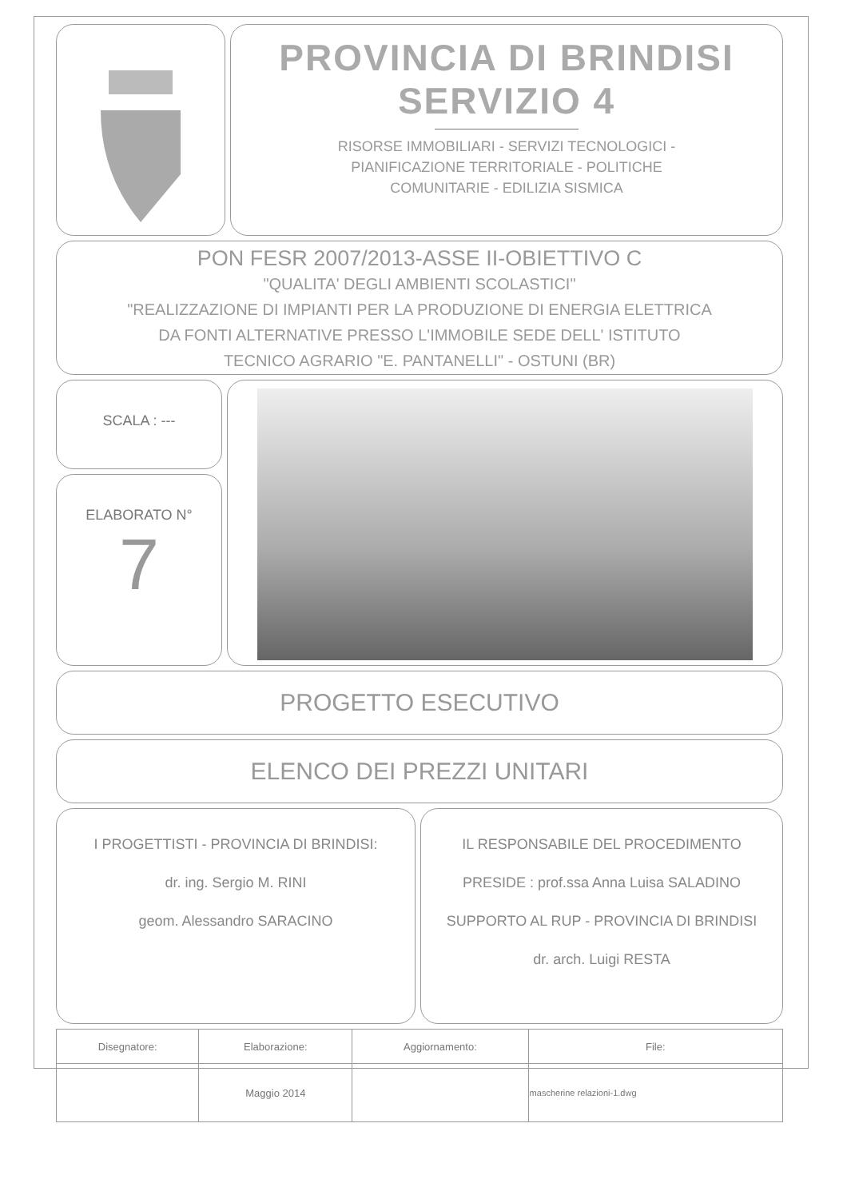PROVINCIA DI BRINDISI
SERVIZIO 4
RISORSE IMMOBILIARI - SERVIZI TECNOLOGICI -
PIANIFICAZIONE TERRITORIALE - POLITICHE
COMUNITARIE - EDILIZIA SISMICA
PON FESR 2007/2013-ASSE II-OBIETTIVO C
"QUALITA' DEGLI AMBIENTI SCOLASTICI"
"REALIZZAZIONE DI IMPIANTI PER LA PRODUZIONE DI ENERGIA ELETTRICA
DA FONTI ALTERNATIVE PRESSO L'IMMOBILE SEDE DELL' ISTITUTO
TECNICO AGRARIO "E. PANTANELLI" - OSTUNI (BR)
SCALA : ---
ELABORATO N°
7
PROGETTO ESECUTIVO
ELENCO DEI PREZZI UNITARI
I PROGETTISTI - PROVINCIA DI BRINDISI:
dr. ing. Sergio M. RINI
geom. Alessandro SARACINO
IL RESPONSABILE DEL PROCEDIMENTO
PRESIDE : prof.ssa Anna Luisa SALADINO
SUPPORTO AL RUP - PROVINCIA DI BRINDISI
dr. arch. Luigi RESTA
| Disegnatore: | Elaborazione: | Aggiornamento: | File: |
| | Maggio 2014 | | mascherine relazioni-1.dwg |